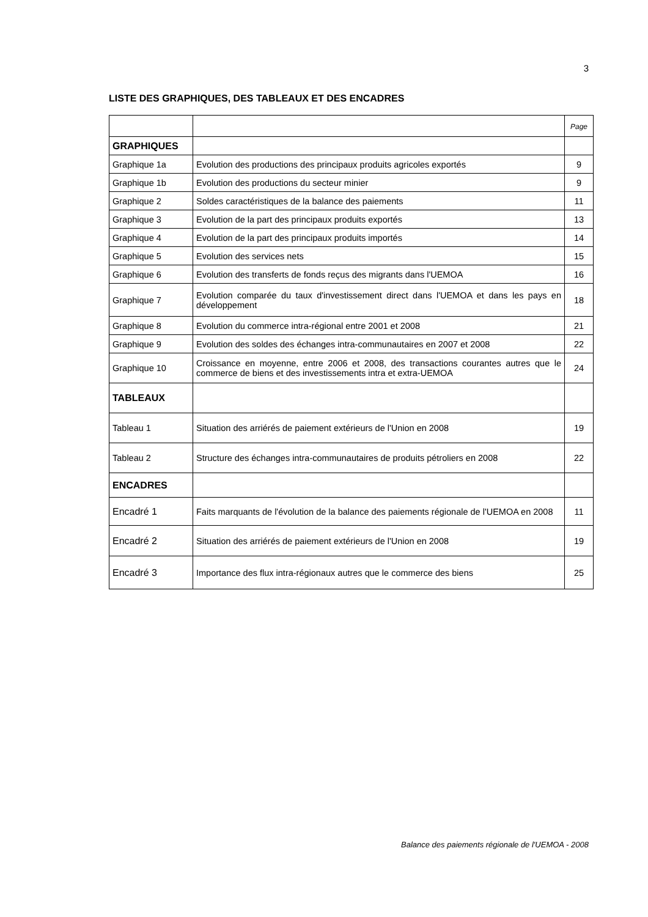3
LISTE DES GRAPHIQUES, DES TABLEAUX ET DES ENCADRES
| | | Page |
| GRAPHIQUES | | |
| Graphique 1a | Evolution des productions des principaux produits agricoles exportés | 9 |
| Graphique 1b | Evolution des productions du secteur minier | 9 |
| Graphique 2 | Soldes caractéristiques de la balance des paiements | 11 |
| Graphique 3 | Evolution de la part des principaux produits exportés | 13 |
| Graphique 4 | Evolution de la part des principaux produits importés | 14 |
| Graphique 5 | Evolution des services nets | 15 |
| Graphique 6 | Evolution des transferts de fonds reçus des migrants dans l'UEMOA | 16 |
| Graphique 7 | Evolution comparée du taux d'investissement direct dans l'UEMOA et dans les pays en développement | 18 |
| Graphique 8 | Evolution du commerce intra-régional entre 2001 et 2008 | 21 |
| Graphique 9 | Evolution des soldes des échanges intra-communautaires en 2007 et 2008 | 22 |
| Graphique 10 | Croissance en moyenne, entre 2006 et 2008, des transactions courantes autres que le commerce de biens et des investissements intra et extra-UEMOA | 24 |
| TABLEAUX | | |
| Tableau 1 | Situation des arriérés de paiement extérieurs de l'Union en 2008 | 19 |
| Tableau 2 | Structure des échanges intra-communautaires de produits pétroliers en 2008 | 22 |
| ENCADRES | | |
| Encadré 1 | Faits marquants de l'évolution de la balance des paiements régionale de l'UEMOA en 2008 | 11 |
| Encadré 2 | Situation des arriérés de paiement extérieurs de l'Union en 2008 | 19 |
| Encadré 3 | Importance des flux intra-régionaux autres que le commerce des biens | 25 |
Balance des paiements régionale de l'UEMOA - 2008